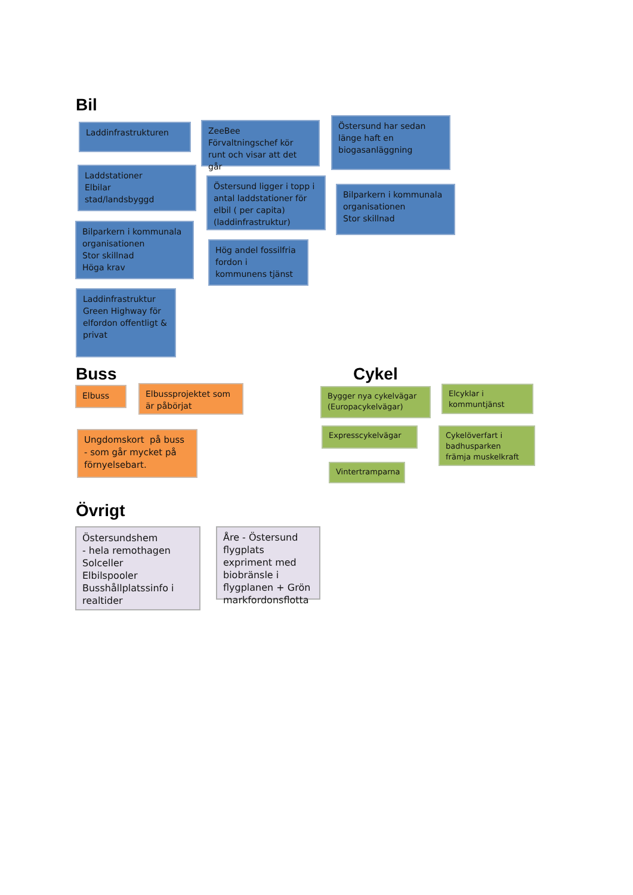Bil
Laddinfrastrukturen
Laddstationer
Elbilar
stad/landsbyggd
Bilparkern i kommunala organisationen
Stor skillnad
Höga krav
Laddinfrastruktur Green Highway för elfordon offentligt & privat
ZeeBee
Förvaltningschef kör runt och visar att det går
Östersund ligger i topp i antal laddstationer för elbil ( per capita) (laddinfrastruktur)
Hög andel fossilfria fordon i kommunens tjänst
Östersund har sedan länge haft en biogasanläggning
Bilparkern i kommunala organisationen
Stor skillnad
Buss
Elbuss
Elbussprojektet som är påbörjat
Ungdomskort på buss - som går mycket på förnyelsebart.
Cykel
Bygger nya cykelvägar (Europacykelvägar)
Expresscykelvägar
Vintertramparna
Elcyklar i kommuntjänst
Cykelöverfart i badhusparken främja muskelkraft
Övrigt
Östersundshem
- hela remothagen
Solceller
Elbilspooler
Busshållplatssinfo i realtider
Åre - Östersund flygplats expriment med biobränsle i flygplanen + Grön markfordonsflotta